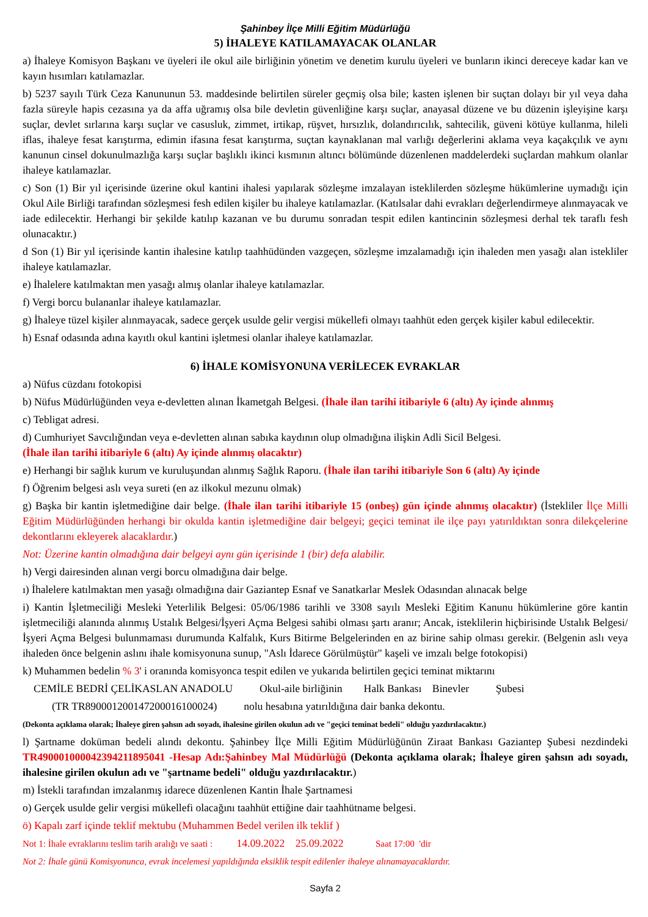Şahinbey İlçe Milli Eğitim Müdürlüğü
5) İHALEYE KATILAMAYACAK OLANLAR
a) İhaleye Komisyon Başkanı ve üyeleri ile okul aile birliğinin yönetim ve denetim kurulu üyeleri ve bunların ikinci dereceye kadar kan ve kayın hısımları katılamazlar.
b) 5237 sayılı Türk Ceza Kanununun 53. maddesinde belirtilen süreler geçmiş olsa bile; kasten işlenen bir suçtan dolayı bir yıl veya daha fazla süreyle hapis cezasına ya da affa uğramış olsa bile devletin güvenliğine karşı suçlar, anayasal düzene ve bu düzenin işleyişine karşı suçlar, devlet sırlarına karşı suçlar ve casusluk, zimmet, irtikap, rüşvet, hırsızlık, dolandırıcılık, sahtecilik, güveni kötüye kullanma, hileli iflas, ihaleye fesat karıştırma, edimin ifasına fesat karıştırma, suçtan kaynaklanan mal varlığı değerlerini aklama veya kaçakçılık ve aynı kanunun cinsel dokunulmazlığa karşı suçlar başlıklı ikinci kısmının altıncı bölümünde düzenlenen maddelerdeki suçlardan mahkum olanlar ihaleye katılamazlar.
c) Son (1) Bir yıl içerisinde üzerine okul kantini ihalesi yapılarak sözleşme imzalayan isteklilerden sözleşme hükümlerine uymadığı için Okul Aile Birliği tarafından sözleşmesi fesh edilen kişiler bu ihaleye katılamazlar. (Katılsalar dahi evrakları değerlendirmeye alınmayacak ve iade edilecektir. Herhangi bir şekilde katılıp kazanan ve bu durumu sonradan tespit edilen kantincinin sözleşmesi derhal tek taraflı fesh olunacaktır.)
d Son (1) Bir yıl içerisinde kantin ihalesine katılıp taahhüdünden vazgeçen, sözleşme imzalamadığı için ihaleden men yasağı alan istekliler ihaleye katılamazlar.
e) İhalelere katılmaktan men yasağı almış olanlar ihaleye katılamazlar.
f) Vergi borcu bulananlar ihaleye katılamazlar.
g) İhaleye tüzel kişiler alınmayacak, sadece gerçek usulde gelir vergisi mükellefi olmayı taahhüt eden gerçek kişiler kabul edilecektir.
h) Esnaf odasında adına kayıtlı okul kantini işletmesi olanlar ihaleye katılamazlar.
6) İHALE KOMİSYONUNA VERİLECEK EVRAKLAR
a) Nüfus cüzdanı fotokopisi
b) Nüfus Müdürlüğünden veya e-devletten alınan İkametgah Belgesi. (İhale ilan tarihi itibariyle 6 (altı) Ay içinde alınmış
c) Tebligat adresi.
d) Cumhuriyet Savcılığından veya e-devletten alınan sabıka kaydının olup olmadığına ilişkin Adli Sicil Belgesi.
(İhale ilan tarihi itibariyle 6 (altı) Ay içinde alınmış olacaktır)
e) Herhangi bir sağlık kurum ve kuruluşundan alınmış Sağlık Raporu. (İhale ilan tarihi itibariyle Son 6 (altı) Ay içinde
f) Öğrenim belgesi aslı veya sureti (en az ilkokul mezunu olmak)
g) Başka bir kantin işletmediğine dair belge. (İhale ilan tarihi itibariyle 15 (onbeş) gün içinde alınmış olacaktır) (İstekliler İlçe Milli Eğitim Müdürlüğünden herhangi bir okulda kantin işletmediğine dair belgeyi; geçici teminat ile ilçe payı yatırıldıktan sonra dilekçelerine dekontlarını ekleyerek alacaklardır.)
Not: Üzerine kantin olmadığına dair belgeyi aynı gün içerisinde 1 (bir) defa alabilir.
h) Vergi dairesinden alınan vergi borcu olmadığına dair belge.
ı) İhalelere katılmaktan men yasağı olmadığına dair Gaziantep Esnaf ve Sanatkarlar Meslek Odasından alınacak belge
i) Kantin İşletmeciliği Mesleki Yeterlilik Belgesi: 05/06/1986 tarihli ve 3308 sayılı Mesleki Eğitim Kanunu hükümlerine göre kantin işletmeciliği alanında alınmış Ustalık Belgesi/İşyeri Açma Belgesi sahibi olması şartı aranır; Ancak, isteklilerin hiçbirisinde Ustalık Belgesi/İşyeri Açma Belgesi bulunmaması durumunda Kalfalık, Kurs Bitirme Belgelerinden en az birine sahip olması gerekir. (Belgenin aslı veya ihaleden önce belgenin aslını ihale komisyonuna sunup, "Aslı İdarece Görülmüştür" kaşeli ve imzalı belge fotokopisi)
k) Muhammen bedelin % 3' i oranında komisyonca tespit edilen ve yukarıda belirtilen geçici teminat miktarını
CEMİLE BEDRİ ÇELİKASLAN ANADOLU Okul-aile birliğinin Halk Bankası Binevler Şubesi
(TR TR890001200147200016100024) nolu hesabına yatırıldığına dair banka dekontu.
(Dekonta açıklama olarak; İhaleye giren şahsın adı soyadı, ihalesine girilen okulun adı ve "geçici teminat bedeli" olduğu yazdırılacaktır.)
l) Şartname doküman bedeli alındı dekontu. Şahinbey İlçe Milli Eğitim Müdürlüğünün Ziraat Bankası Gaziantep Şubesi nezdindeki TR490001000042394211895041 -Hesap Adı:Şahinbey Mal Müdürlüğü (Dekonta açıklama olarak; İhaleye giren şahsın adı soyadı, ihalesine girilen okulun adı ve "şartname bedeli" olduğu yazdırılacaktır.)
m) İstekli tarafından imzalanmış idarece düzenlenen Kantin İhale Şartnamesi
o) Gerçek usulde gelir vergisi mükellefi olacağını taahhüt ettiğine dair taahhütname belgesi.
ö) Kapalı zarf içinde teklif mektubu (Muhammen Bedel verilen ilk teklif )
Not 1: İhale evraklarını teslim tarih aralığı ve saati : 14.09.2022 25.09.2022 Saat 17:00 'dir
Not 2: İhale günü Komisyonunca, evrak incelemesi yapıldığında eksiklik tespit edilenler ihaleye alınamayacaklardır.
Sayfa 2